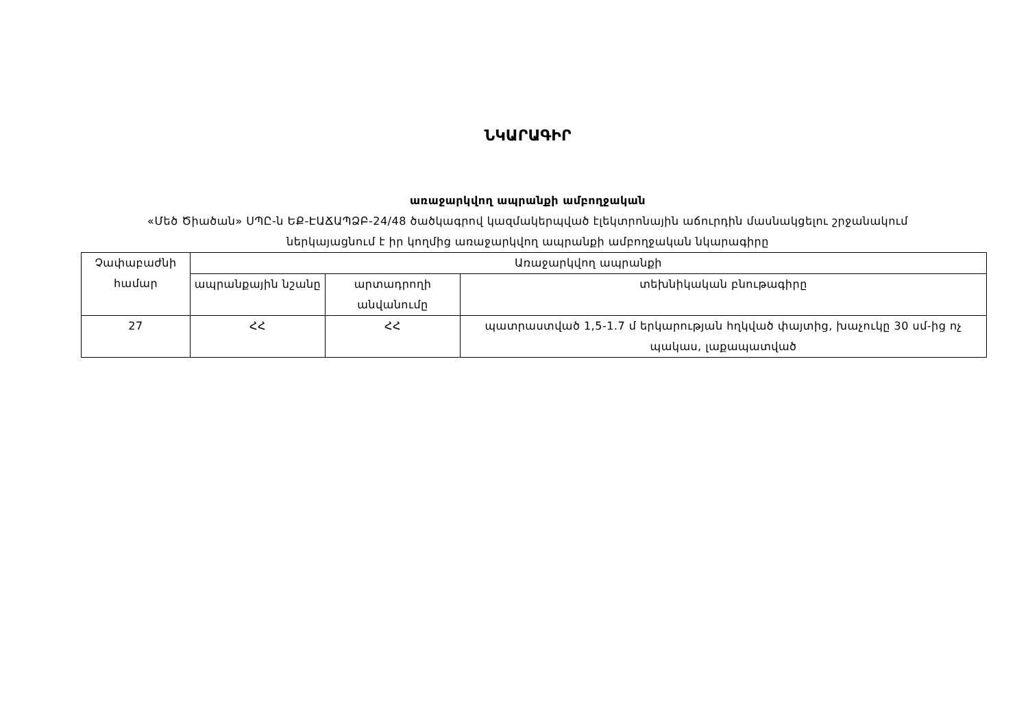ՆԿԱՐԱԳԻՐ
առաջարկվող ապրանքի ամբողջական
«Մեծ Ծիածան» ՍՊԸ-ն ԵՔ-ԷԱՃԱՊՁԲ-24/48 ծածկագրով կազմակերպված էլեկտրոնային աճուրդին մասնակցելու շրջանակում
ներկայացնում է իր կողմից առաջարկվող ապրանքի ամբողջական նկարագիրը
| Չափաբաժնի համար | Առաջարկվող ապրանքի | | |
| --- | --- | --- | --- |
| | ապրանքային նշանը | արտադրողի անվանումը | տեխնիկական բնութագիրը |
| 27 | ՀՀ | ՀՀ | պատրաստված 1,5-1.7 մ երկարության հղկված փայտից, խաչուկը 30 սմ-ից ոչ պակաս, լաքապատված |